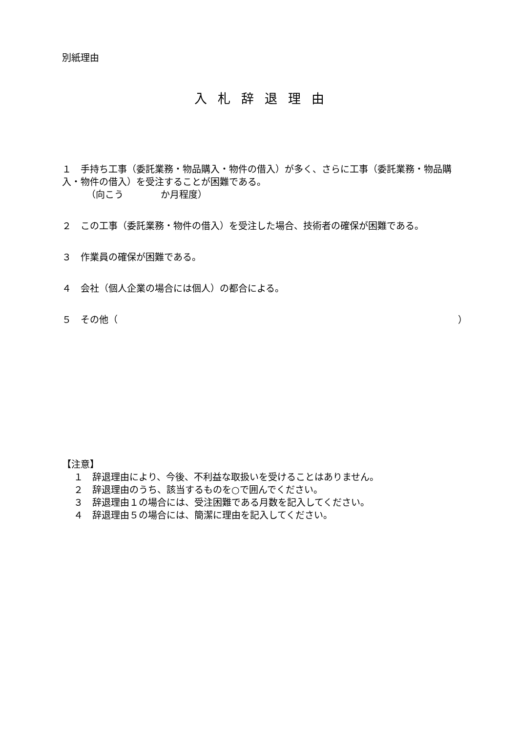別紙理由
入札辞退理由
１　手持ち工事（委託業務・物品購入・物件の借入）が多く、さらに工事（委託業務・物品購入・物件の借入）を受注することが困難である。
（向こう　　　　か月程度）
２　この工事（委託業務・物件の借入）を受注した場合、技術者の確保が困難である。
３　作業員の確保が困難である。
４　会社（個人企業の場合には個人）の都合による。
５　その他（ ）
【注意】
１　辞退理由により、今後、不利益な取扱いを受けることはありません。
２　辞退理由のうち、該当するものを○で囲んでください。
３　辞退理由１の場合には、受注困難である月数を記入してください。
４　辞退理由５の場合には、簡潔に理由を記入してください。